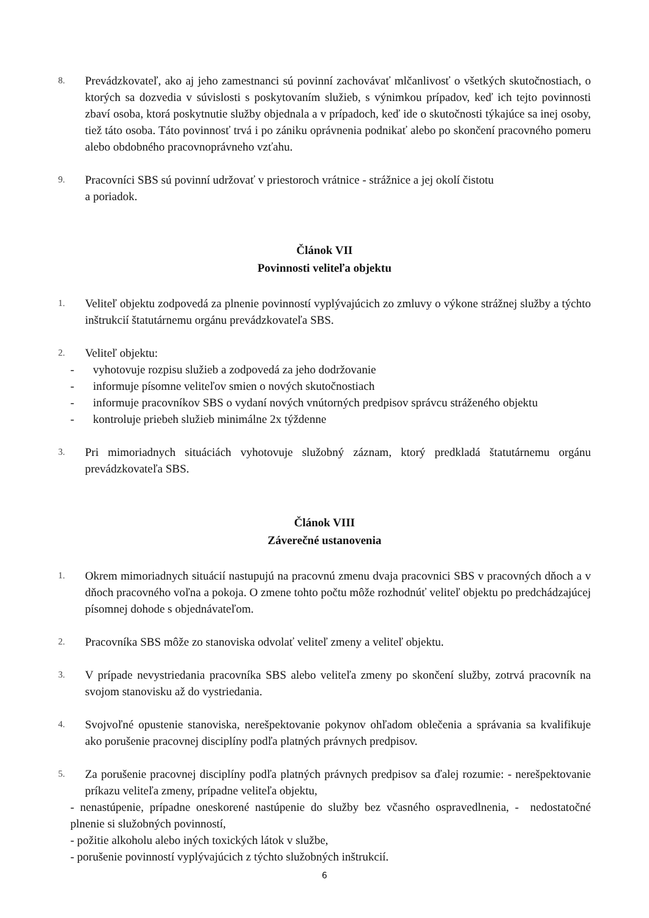8.
Prevádzkovateľ, ako aj jeho zamestnanci sú povinní zachovávať mlčanlivosť o všetkých skutočnostiach, o ktorých sa dozvedia v súvislosti s poskytovaním služieb, s výnimkou prípadov, keď ich tejto povinnosti zbaví osoba, ktorá poskytnutie služby objednala a v prípadoch, keď ide o skutočnosti týkajúce sa inej osoby, tiež táto osoba. Táto povinnosť trvá i po zániku oprávnenia podnikať alebo po skončení pracovného pomeru alebo obdobného pracovnoprávneho vzťahu.
9.
Pracovníci SBS sú povinní udržovať v priestoroch vrátnice - strážnice a jej okolí čistotu
a poriadok.
Článok VII
Povinnosti veliteľa objektu
1.
Veliteľ objektu zodpovedá za plnenie povinností vyplývajúcich zo zmluvy o výkone strážnej služby a týchto inštrukcií štatutárnemu orgánu prevádzkovateľa SBS.
2.
Veliteľ objektu:
- vyhotovuje rozpisu služieb a zodpovedá za jeho dodržovanie
- informuje písomne veliteľov smien o nových skutočnostiach
- informuje pracovníkov SBS o vydaní nových vnútorných predpisov správcu stráženého objektu
- kontroluje priebeh služieb minimálne 2x týždenne
3.
Pri mimoriadnych situáciách vyhotovuje služobný záznam, ktorý predkladá štatutárnemu orgánu prevádzkovateľa SBS.
Článok VIII
Záverečné ustanovenia
1.
Okrem mimoriadnych situácií nastupujú na pracovnú zmenu dvaja pracovnici SBS v pracovných dňoch a v dňoch pracovného voľna a pokoja. O zmene tohto počtu môže rozhodnúť veliteľ objektu po predchádzajúcej písomnej dohode s objednávateľom.
2.
Pracovníka SBS môže zo stanoviska odvolať veliteľ zmeny a veliteľ objektu.
3.
V prípade nevystriedania pracovníka SBS alebo veliteľa zmeny po skončení služby, zotrvá pracovník na svojom stanovisku až do vystriedania.
4.
Svojvoľné opustenie stanoviska, nerešpektovanie pokynov ohľadom oblečenia a správania sa kvalifikuje ako porušenie pracovnej disciplíny podľa platných právnych predpisov.
5.
Za porušenie pracovnej disciplíny podľa platných právnych predpisov sa ďalej rozumie: - nerešpektovanie príkazu veliteľa zmeny, prípadne veliteľa objektu,
- nenastúpenie, prípadne oneskorené nastúpenie do služby bez včasného ospravedlnenia, - nedostatočné plnenie si služobných povinností,
- požitie alkoholu alebo iných toxických látok v službe,
- porušenie povinností vyplývajúcich z týchto služobných inštrukcií.
6